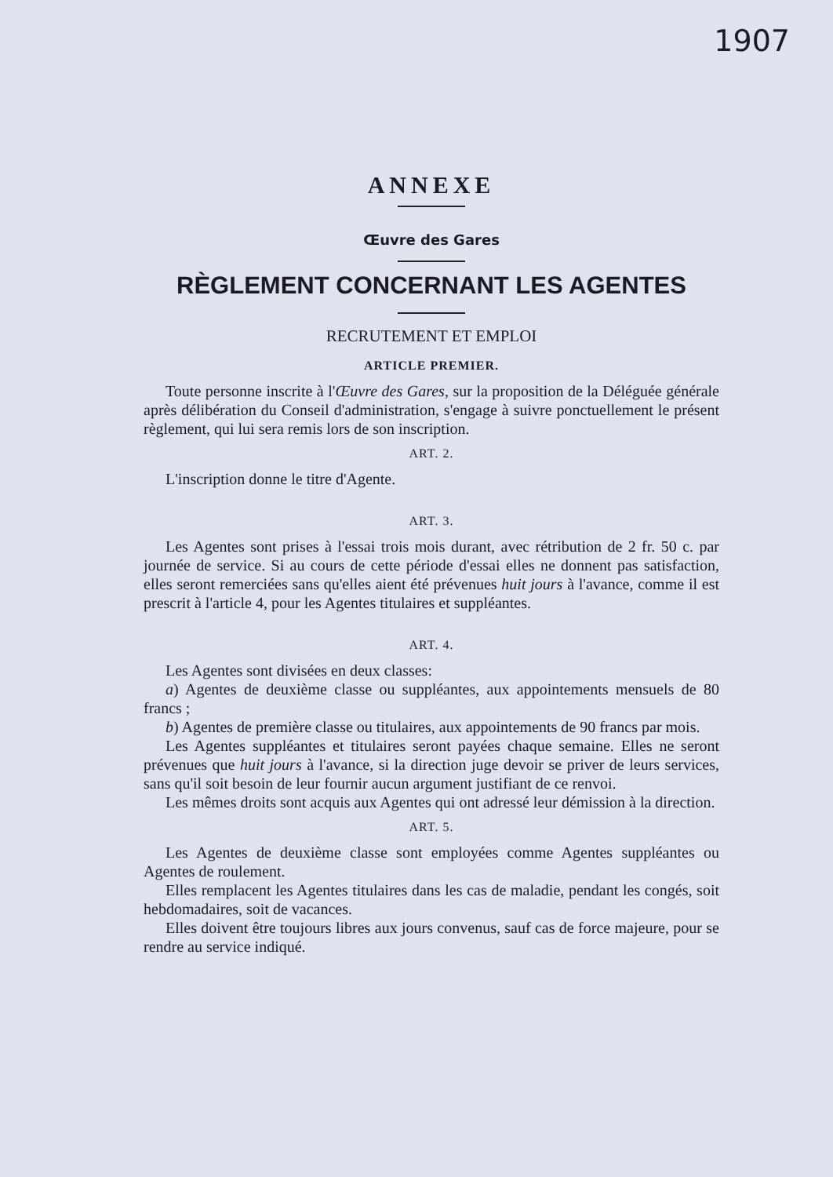1907
ANNEXE
Œuvre des Gares
RÈGLEMENT CONCERNANT LES AGENTES
RECRUTEMENT ET EMPLOI
ARTICLE PREMIER.
Toute personne inscrite à l'Œuvre des Gares, sur la proposition de la Déléguée générale après délibération du Conseil d'administration, s'engage à suivre ponctuellement le présent règlement, qui lui sera remis lors de son inscription.
ART. 2.
L'inscription donne le titre d'Agente.
ART. 3.
Les Agentes sont prises à l'essai trois mois durant, avec rétribution de 2 fr. 50 c. par journée de service. Si au cours de cette période d'essai elles ne donnent pas satisfaction, elles seront remerciées sans qu'elles aient été prévenues huit jours à l'avance, comme il est prescrit à l'article 4, pour les Agentes titulaires et suppléantes.
ART. 4.
Les Agentes sont divisées en deux classes:
a) Agentes de deuxième classe ou suppléantes, aux appointements mensuels de 80 francs ;
b) Agentes de première classe ou titulaires, aux appointements de 90 francs par mois.
Les Agentes suppléantes et titulaires seront payées chaque semaine. Elles ne seront prévenues que huit jours à l'avance, si la direction juge devoir se priver de leurs services, sans qu'il soit besoin de leur fournir aucun argument justifiant de ce renvoi.
Les mêmes droits sont acquis aux Agentes qui ont adressé leur démission à la direction.
ART. 5.
Les Agentes de deuxième classe sont employées comme Agentes suppléantes ou Agentes de roulement.
Elles remplacent les Agentes titulaires dans les cas de maladie, pendant les congés, soit hebdomadaires, soit de vacances.
Elles doivent être toujours libres aux jours convenus, sauf cas de force majeure, pour se rendre au service indiqué.